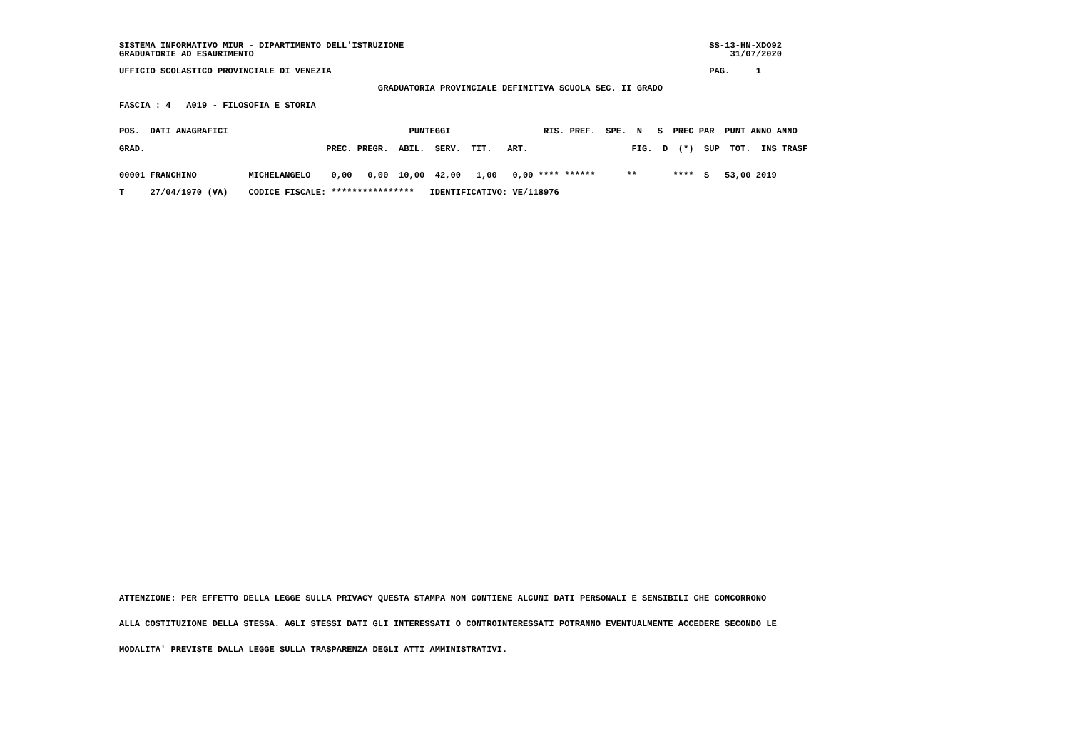SISTEMA INFORMATIVO MIUR - DIPARTIMENTO DELL'ISTRUZIONE                                                           SS-13-HN-XDO92
GRADUATORIE AD ESAURIMENTO                                                                                            31/07/2020
UFFICIO SCOLASTICO PROVINCIALE DI VENEZIA                                                                         PAG.     1
                                                  GRADUATORIA PROVINCIALE DEFINITIVA SCUOLA SEC. II GRADO
FASCIA : 4   A019 - FILOSOFIA E STORIA
POS.  DATI ANAGRAFICI                                   PUNTEGGI                  RIS. PREF.  SPE.  N   S  PREC PAR  PUNT ANNO ANNO
GRAD.                                   PREC. PREGR.  ABIL.  SERV.  TIT.   ART.                    FIG.  D  (*)  SUP  TOT.  INS TRASF
00001 FRANCHINO          MICHELANGELO    0,00   0,00  10,00  42,00   1,00   0,00 **** ******      **       ****  S   53,00 2019
T     27/04/1970 (VA)    CODICE FISCALE: ****************   IDENTIFICATIVO: VE/118976
ATTENZIONE: PER EFFETTO DELLA LEGGE SULLA PRIVACY QUESTA STAMPA NON CONTIENE ALCUNI DATI PERSONALI E SENSIBILI CHE CONCORRONO
ALLA COSTITUZIONE DELLA STESSA. AGLI STESSI DATI GLI INTERESSATI O CONTROINTERESSATI POTRANNO EVENTUALMENTE ACCEDERE SECONDO LE
MODALITA' PREVISTE DALLA LEGGE SULLA TRASPARENZA DEGLI ATTI AMMINISTRATIVI.